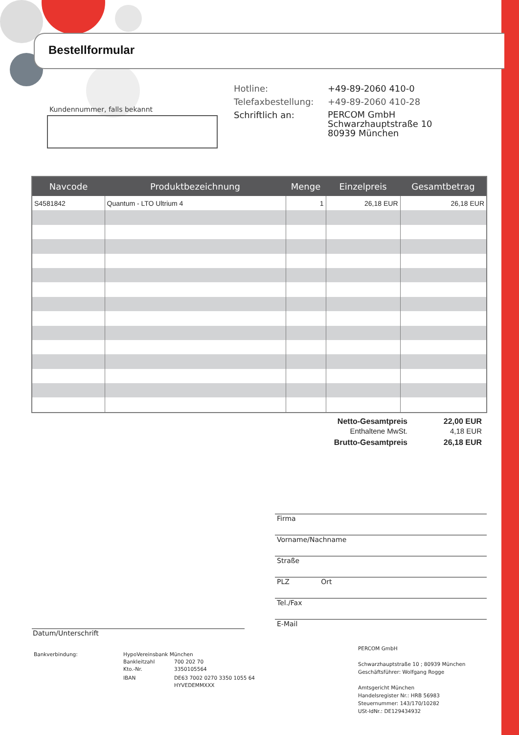Bestellformular
Kundennummer, falls bekannt
Hotline: +49-89-2060 410-0
Telefaxbestellung: +49-89-2060 410-28
Schriftlich an: PERCOM GmbH
Schwarzhauptstraße 10
80939 München
| Navcode | Produktbezeichnung | Menge | Einzelpreis | Gesamtbetrag |
| --- | --- | --- | --- | --- |
| S4581842 | Quantum - LTO Ultrium 4 | 1 | 26,18 EUR | 26,18 EUR |
Netto-Gesamtpreis 22,00 EUR
Enthaltene MwSt. 4,18 EUR
Brutto-Gesamtpreis 26,18 EUR
Firma
Vorname/Nachname
Straße
PLZ Ort
Tel./Fax
E-Mail
Datum/Unterschrift
Bankverbindung: HypoVereinsbank München
Bankleitzahl
Kto.-Nr. 700 202 70
3350105564
IBAN DE63 7002 0270 3350 1055 64
HYVEDEMMXXX
PERCOM GmbH
Schwarzhauptstraße 10 ; 80939 München
Geschäftsführer: Wolfgang Rogge
Amtsgericht München
Handelsregister Nr.: HRB 56983
Steuernummer: 143/170/10282
USt-IdNr.: DE129434932